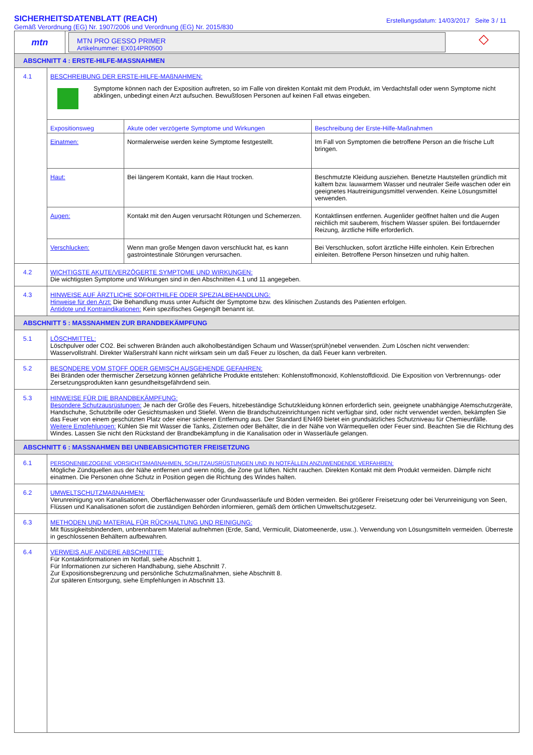SICHERHEITSDATENBLATT (REACH)
Gemäß Verordnung (EG) Nr. 1907/2006 und Verordnung (EG) Nr. 2015/830
Erstellungsdatum: 14/03/2017 Seite 3 / 11
mtn
MTN PRO GESSO PRIMER
Artikelnummer: EX014PR0500
◇
ABSCHNITT 4 : ERSTE-HILFE-MASSNAHMEN
4.1 BESCHREIBUNG DER ERSTE-HILFE-MAßNAHMEN:
Symptome können nach der Exposition auftreten, so im Falle von direkten Kontakt mit dem Produkt, im Verdachtsfall oder wenn Symptome nicht abklingen, unbedingt einen Arzt aufsuchen. Bewußtlosen Personen auf keinen Fall etwas eingeben.
| Expositionsweg | Akute oder verzögerte Symptome und Wirkungen | Beschreibung der Erste-Hilfe-Maßnahmen |
| --- | --- | --- |
| Einatmen: | Normalerweise werden keine Symptome festgestellt. | Im Fall von Symptomen die betroffene Person an die frische Luft bringen. |
| Haut: | Bei längerem Kontakt, kann die Haut trocken. | Beschmutzte Kleidung ausziehen. Benetzte Hautstellen gründlich mit kaltem bzw. lauwarmem Wasser und neutraler Seife waschen oder ein geeignetes Hautreinigungsmittel verwenden. Keine Lösungsmittel verwenden. |
| Augen: | Kontakt mit den Augen verursacht Rötungen und Schemerzen. | Kontaktlinsen entfernen. Augenlider geöffnet halten und die Augen reichlich mit sauberem, frischem Wasser spülen. Bei fortdauernder Reizung, ärztliche Hilfe erforderlich. |
| Verschlucken: | Wenn man große Mengen davon verschluckt hat, es kann gastrointestinale Störungen verursachen. | Bei Verschlucken, sofort ärztliche Hilfe einholen. Kein Erbrechen einleiten. Betroffene Person hinsetzen und ruhig halten. |
4.2 WICHTIGSTE AKUTE/VERZÖGERTE SYMPTOME UND WIRKUNGEN:
Die wichtigsten Symptome und Wirkungen sind in den Abschnitten 4.1 und 11 angegeben.
4.3 HINWEISE AUF ÄRZTLICHE SOFORTHILFE ODER SPEZIALBEHANDLUNG:
Hinweise für den Arzt: Die Behandlung muss unter Aufsicht der Symptome bzw. des klinischen Zustands des Patienten erfolgen.
Antidote und Kontraindikationen: Kein spezifisches Gegengift benannt ist.
ABSCHNITT 5 : MASSNAHMEN ZUR BRANDBEKÄMPFUNG
5.1 LÖSCHMITTEL:
Löschpulver oder CO2. Bei schweren Bränden auch alkoholbeständigen Schaum und Wasser(sprüh)nebel verwenden. Zum Löschen nicht verwenden: Wasservollstrahl. Direkter Waßerstrahl kann nicht wirksam sein um daß Feuer zu löschen, da daß Feuer kann verbreiten.
5.2 BESONDERE VOM STOFF ODER GEMISCH AUSGEHENDE GEFAHREN:
Bei Bränden oder thermischer Zersetzung können gefährliche Produkte entstehen: Kohlenstoffmonoxid, Kohlenstoffdioxid. Die Exposition von Verbrennungs- oder Zersetzungsprodukten kann gesundheitsgefährdend sein.
5.3 HINWEISE FÜR DIE BRANDBEKÄMPFUNG:
Besondere Schutzausrüstungen: Je nach der Größe des Feuers, hitzebeständige Schutzkleidung können erforderlich sein, geeignete unabhängige Atemschutzgeräte, Handschuhe, Schutzbrille oder Gesichtsmasken und Stiefel. Wenn die Brandschutzeinrichtungen nicht verfügbar sind, oder nicht verwendet werden, bekämpfen Sie das Feuer von einem geschützten Platz oder einer sicheren Entfernung aus. Der Standard EN469 bietet ein grundsätzliches Schutzniveau für Chemieunfälle.
Weitere Empfehlungen: Kühlen Sie mit Wasser die Tanks, Zisternen oder Behälter, die in der Nähe von Wärmequellen oder Feuer sind. Beachten Sie die Richtung des Windes. Lassen Sie nicht den Rückstand der Brandbekämpfung in die Kanalisation oder in Wasserläufe gelangen.
ABSCHNITT 6 : MASSNAHMEN BEI UNBEABSICHTIGTER FREISETZUNG
6.1 PERSONENBEZOGENE VORSICHTSMAßNAHMEN, SCHUTZAUSRÜSTUNGEN UND IN NOTFÄLLEN ANZUWENDENDE VERFAHREN:
Mögliche Zündquellen aus der Nähe entfernen und wenn nötig, die Zone gut lüften. Nicht rauchen. Direkten Kontakt mit dem Produkt vermeiden. Dämpfe nicht einatmen. Die Personen ohne Schutz in Position gegen die Richtung des Windes halten.
6.2 UMWELTSCHUTZMAßNAHMEN:
Verunreinigung von Kanalisationen, Oberflächenwasser oder Grundwasserläufe und Böden vermeiden. Bei größerer Freisetzung oder bei Verunreinigung von Seen, Flüssen und Kanalisationen sofort die zuständigen Behörden informieren, gemäß dem örtlichen Umweltschutzgesetz.
6.3 METHODEN UND MATERIAL FÜR RÜCKHALTUNG UND REINIGUNG:
Mit flüssigkeitsbindendem, unbrennbarem Material aufnehmen (Erde, Sand, Vermiculit, Diatomeenerde, usw..). Verwendung von Lösungsmitteln vermeiden. Überreste in geschlossenen Behältern aufbewahren.
6.4 VERWEIS AUF ANDERE ABSCHNITTE:
Für Kontaktinformationen im Notfall, siehe Abschnitt 1.
Für Informationen zur sicheren Handhabung, siehe Abschnitt 7.
Zur Expositionsbegrenzung und persönliche Schutzmaßnahmen, siehe Abschnitt 8.
Zur späteren Entsorgung, siehe Empfehlungen in Abschnitt 13.